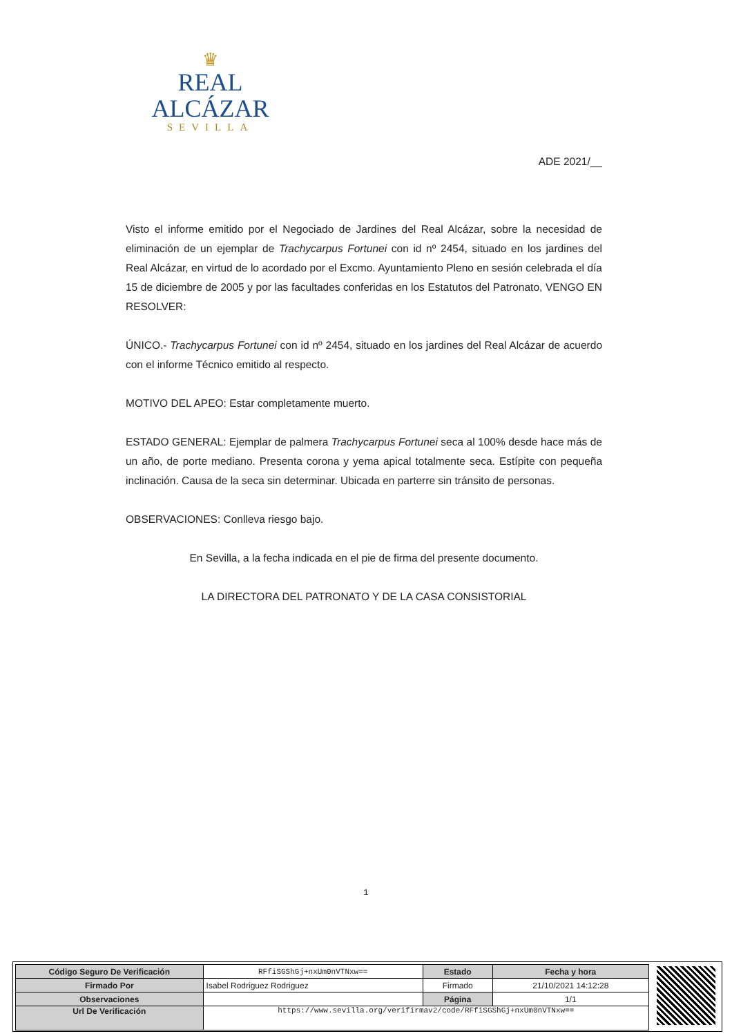♛
REAL ALCÁZAR
SEVILLA
ADE 2021/__
Visto el informe emitido por el Negociado de Jardines del Real Alcázar, sobre la necesidad de eliminación de un ejemplar de Trachycarpus Fortunei con id nº 2454, situado en los jardines del Real Alcázar, en virtud de lo acordado por el Excmo. Ayuntamiento Pleno en sesión celebrada el día 15 de diciembre de 2005 y por las facultades conferidas en los Estatutos del Patronato, VENGO EN RESOLVER:
ÚNICO.- Trachycarpus Fortunei con id nº 2454, situado en los jardines del Real Alcázar de acuerdo con el informe Técnico emitido al respecto.
MOTIVO DEL APEO: Estar completamente muerto.
ESTADO GENERAL: Ejemplar de palmera Trachycarpus Fortunei seca al 100% desde hace más de un año, de porte mediano. Presenta corona y yema apical totalmente seca. Estípite con pequeña inclinación. Causa de la seca sin determinar. Ubicada en parterre sin tránsito de personas.
OBSERVACIONES: Conlleva riesgo bajo.
En Sevilla, a la fecha indicada en el pie de firma del presente documento.
LA DIRECTORA DEL PATRONATO Y DE LA CASA CONSISTORIAL
1
| Código Seguro De Verificación | RFfiSGShGj+nxUm0nVTNxw== | Estado | Fecha y hora |
| Firmado Por | Isabel Rodriguez Rodriguez | Firmado | 21/10/2021 14:12:28 |
| Observaciones | | Página | 1/1 |
| Url De Verificación | https://www.sevilla.org/verifirmav2/code/RFfiSGShGj+nxUm0nVTNxw== | | |